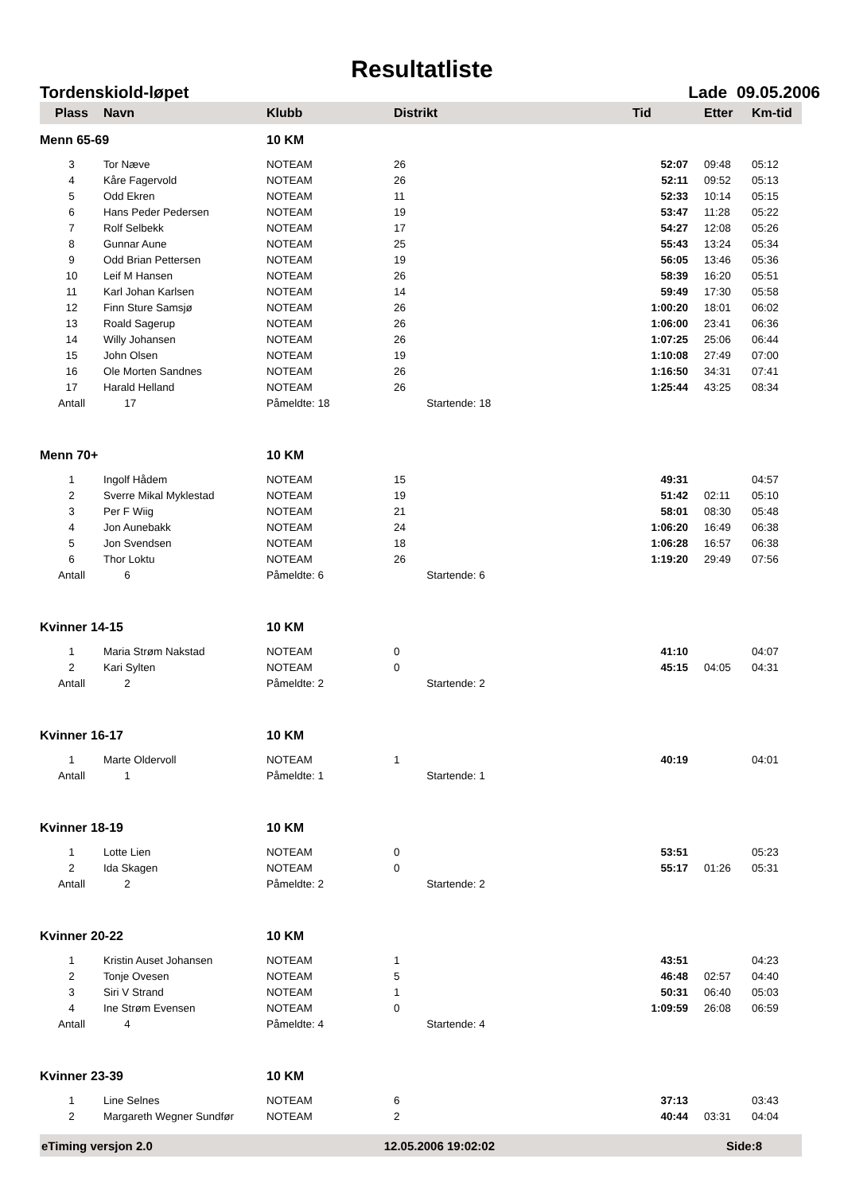Resultatliste
Tordenskiold-løpet Lade 09.05.2006
| Plass | Navn | Klubb | Distrikt | Tid | Etter | Km-tid |
| --- | --- | --- | --- | --- | --- | --- |
| Menn 65-69 | | 10 KM | | | | |
| 3 | Tor Næve | NOTEAM | 26 | 52:07 | 09:48 | 05:12 |
| 4 | Kåre Fagervold | NOTEAM | 26 | 52:11 | 09:52 | 05:13 |
| 5 | Odd Ekren | NOTEAM | 11 | 52:33 | 10:14 | 05:15 |
| 6 | Hans Peder Pedersen | NOTEAM | 19 | 53:47 | 11:28 | 05:22 |
| 7 | Rolf Selbekk | NOTEAM | 17 | 54:27 | 12:08 | 05:26 |
| 8 | Gunnar Aune | NOTEAM | 25 | 55:43 | 13:24 | 05:34 |
| 9 | Odd Brian Pettersen | NOTEAM | 19 | 56:05 | 13:46 | 05:36 |
| 10 | Leif M Hansen | NOTEAM | 26 | 58:39 | 16:20 | 05:51 |
| 11 | Karl Johan Karlsen | NOTEAM | 14 | 59:49 | 17:30 | 05:58 |
| 12 | Finn Sture Samsjø | NOTEAM | 26 | 1:00:20 | 18:01 | 06:02 |
| 13 | Roald Sagerup | NOTEAM | 26 | 1:06:00 | 23:41 | 06:36 |
| 14 | Willy Johansen | NOTEAM | 26 | 1:07:25 | 25:06 | 06:44 |
| 15 | John Olsen | NOTEAM | 19 | 1:10:08 | 27:49 | 07:00 |
| 16 | Ole Morten Sandnes | NOTEAM | 26 | 1:16:50 | 34:31 | 07:41 |
| 17 | Harald Helland | NOTEAM | 26 | 1:25:44 | 43:25 | 08:34 |
| Antall | 17 | Påmeldte: 18 | Startende: 18 | | | |
| Menn 70+ | | 10 KM | | | | |
| 1 | Ingolf Hådem | NOTEAM | 15 | 49:31 | | 04:57 |
| 2 | Sverre Mikal Myklestad | NOTEAM | 19 | 51:42 | 02:11 | 05:10 |
| 3 | Per F Wiig | NOTEAM | 21 | 58:01 | 08:30 | 05:48 |
| 4 | Jon Aunebakk | NOTEAM | 24 | 1:06:20 | 16:49 | 06:38 |
| 5 | Jon Svendsen | NOTEAM | 18 | 1:06:28 | 16:57 | 06:38 |
| 6 | Thor Loktu | NOTEAM | 26 | 1:19:20 | 29:49 | 07:56 |
| Antall | 6 | Påmeldte: 6 | Startende: 6 | | | |
| Kvinner 14-15 | | 10 KM | | | | |
| 1 | Maria Strøm Nakstad | NOTEAM | 0 | 41:10 | | 04:07 |
| 2 | Kari Sylten | NOTEAM | 0 | 45:15 | 04:05 | 04:31 |
| Antall | 2 | Påmeldte: 2 | Startende: 2 | | | |
| Kvinner 16-17 | | 10 KM | | | | |
| 1 | Marte Oldervoll | NOTEAM | 1 | 40:19 | | 04:01 |
| Antall | 1 | Påmeldte: 1 | Startende: 1 | | | |
| Kvinner 18-19 | | 10 KM | | | | |
| 1 | Lotte Lien | NOTEAM | 0 | 53:51 | | 05:23 |
| 2 | Ida Skagen | NOTEAM | 0 | 55:17 | 01:26 | 05:31 |
| Antall | 2 | Påmeldte: 2 | Startende: 2 | | | |
| Kvinner 20-22 | | 10 KM | | | | |
| 1 | Kristin Auset Johansen | NOTEAM | 1 | 43:51 | | 04:23 |
| 2 | Tonje Ovesen | NOTEAM | 5 | 46:48 | 02:57 | 04:40 |
| 3 | Siri V Strand | NOTEAM | 1 | 50:31 | 06:40 | 05:03 |
| 4 | Ine Strøm Evensen | NOTEAM | 0 | 1:09:59 | 26:08 | 06:59 |
| Antall | 4 | Påmeldte: 4 | Startende: 4 | | | |
| Kvinner 23-39 | | 10 KM | | | | |
| 1 | Line Selnes | NOTEAM | 6 | 37:13 | | 03:43 |
| 2 | Margareth Wegner Sundfør | NOTEAM | 2 | 40:44 | 03:31 | 04:04 |
eTiming versjon 2.0 12.05.2006 19:02:02 Side:8